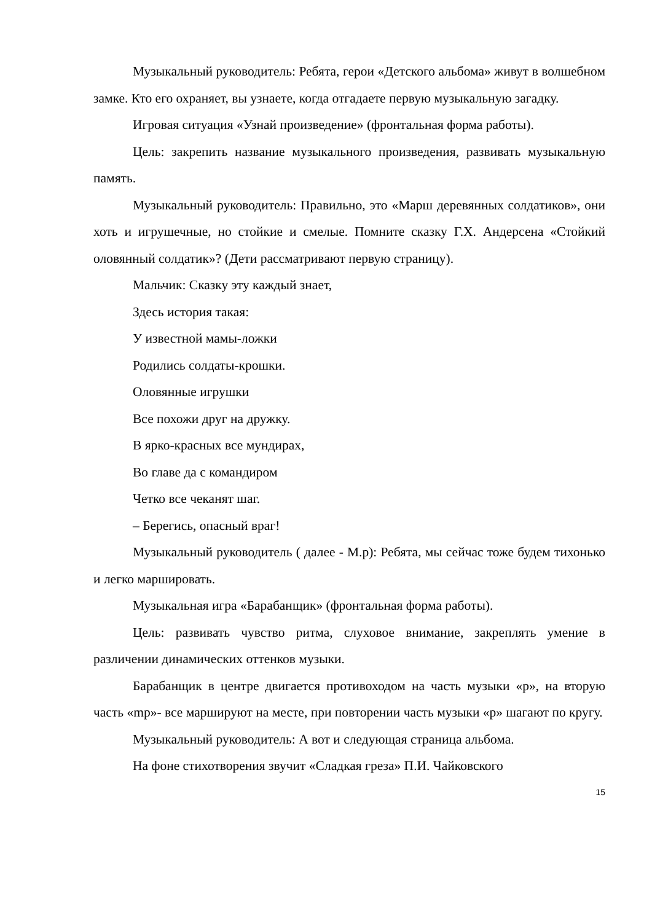Музыкальный руководитель: Ребята, герои «Детского альбома» живут в волшебном замке. Кто его охраняет, вы узнаете, когда отгадаете первую музыкальную загадку.
Игровая ситуация «Узнай произведение» (фронтальная форма работы).
Цель: закрепить название музыкального произведения, развивать музыкальную память.
Музыкальный руководитель: Правильно, это «Марш деревянных солдатиков», они хоть и игрушечные, но стойкие и смелые. Помните сказку Г.Х. Андерсена «Стойкий оловянный солдатик»? (Дети рассматривают первую страницу).
Мальчик: Сказку эту каждый знает,
Здесь история такая:
У известной мамы-ложки
Родились солдаты-крошки.
Оловянные игрушки
Все похожи друг на дружку.
В ярко-красных все мундирах,
Во главе да с командиром
Четко все чеканят шаг.
– Берегись, опасный враг!
Музыкальный руководитель ( далее - М.р): Ребята, мы сейчас тоже будем тихонько и легко маршировать.
Музыкальная игра «Барабанщик» (фронтальная форма работы).
Цель: развивать чувство ритма, слуховое внимание, закреплять умение в различении динамических оттенков музыки.
Барабанщик в центре двигается противоходом на часть музыки «p», на вторую часть «mp»- все маршируют на месте, при повторении часть музыки «p» шагают по кругу.
Музыкальный руководитель: А вот и следующая страница альбома.
На фоне стихотворения звучит «Сладкая греза» П.И. Чайковского
15